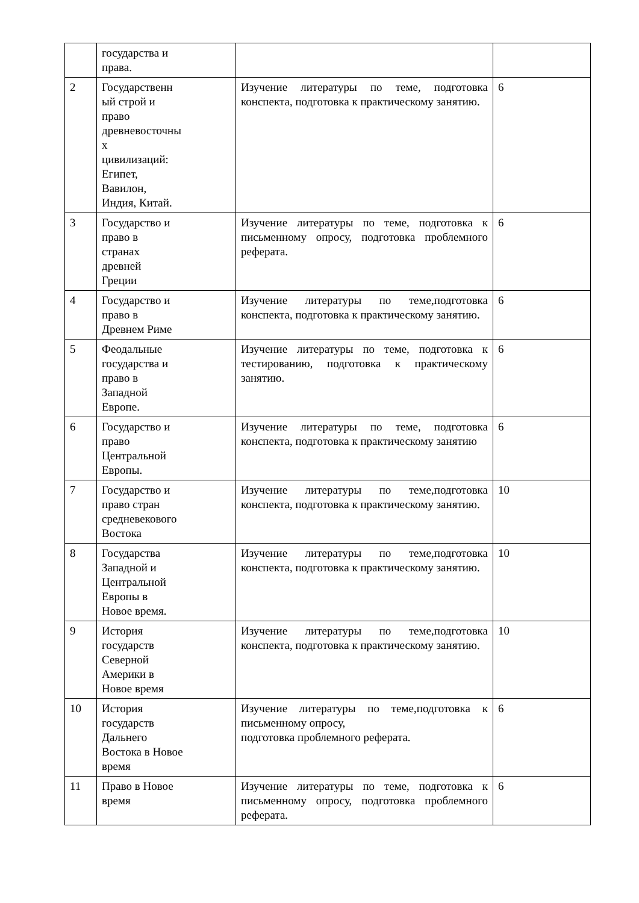| | государства и права. | | |
| 2 | Государственн ый строй и право древневосточны х цивилизаций: Египет, Вавилон, Индия, Китай. | Изучение литературы по теме, подготовка конспекта, подготовка к практическому занятию. | 6 |
| 3 | Государство и право в странах древней Греции | Изучение литературы по теме, подготовка к письменному опросу, подготовка проблемного реферата. | 6 |
| 4 | Государство и право в Древнем Риме | Изучение литературы по теме,подготовка конспекта, подготовка к практическому занятию. | 6 |
| 5 | Феодальные государства и право в Западной Европе. | Изучение литературы по теме, подготовка к тестированию, подготовка к практическому занятию. | 6 |
| 6 | Государство и право Центральной Европы. | Изучение литературы по теме, подготовка конспекта, подготовка к практическому занятию | 6 |
| 7 | Государство и право стран средневекового Востока | Изучение литературы по теме,подготовка конспекта, подготовка к практическому занятию. | 10 |
| 8 | Государства Западной и Центральной Европы в Новое время. | Изучение литературы по теме,подготовка конспекта, подготовка к практическому занятию. | 10 |
| 9 | История государств Северной Америки в Новое время | Изучение литературы по теме,подготовка конспекта, подготовка к практическому занятию. | 10 |
| 10 | История государств Дальнего Востока в Новое время | Изучение литературы по теме,подготовка к письменному опросу, подготовка проблемного реферата. | 6 |
| 11 | Право в Новое время | Изучение литературы по теме, подготовка к письменному опросу, подготовка проблемного реферата. | 6 |